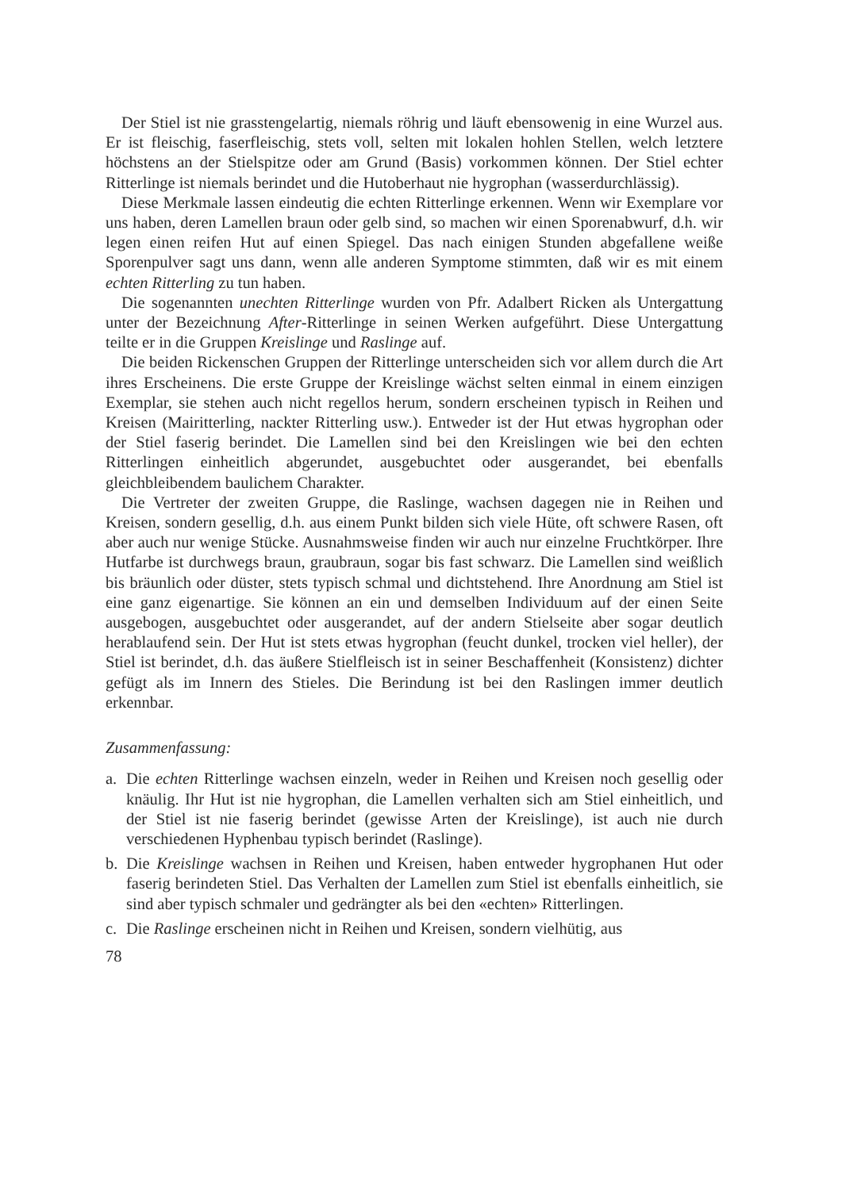Der Stiel ist nie grasstengelartig, niemals röhrig und läuft ebensowenig in eine Wurzel aus. Er ist fleischig, faserfleischig, stets voll, selten mit lokalen hohlen Stellen, welch letztere höchstens an der Stielspitze oder am Grund (Basis) vorkommen können. Der Stiel echter Ritterlinge ist niemals berindet und die Hutoberhaut nie hygrophan (wasserdurchlässig).
Diese Merkmale lassen eindeutig die echten Ritterlinge erkennen. Wenn wir Exemplare vor uns haben, deren Lamellen braun oder gelb sind, so machen wir einen Sporenabwurf, d.h. wir legen einen reifen Hut auf einen Spiegel. Das nach einigen Stunden abgefallene weiße Sporenpulver sagt uns dann, wenn alle anderen Symptome stimmten, daß wir es mit einem echten Ritterling zu tun haben.
Die sogenannten unechten Ritterlinge wurden von Pfr. Adalbert Ricken als Untergattung unter der Bezeichnung After-Ritterlinge in seinen Werken aufgeführt. Diese Untergattung teilte er in die Gruppen Kreislinge und Raslinge auf.
Die beiden Rickenschen Gruppen der Ritterlinge unterscheiden sich vor allem durch die Art ihres Erscheinens. Die erste Gruppe der Kreislinge wächst selten einmal in einem einzigen Exemplar, sie stehen auch nicht regellos herum, sondern erscheinen typisch in Reihen und Kreisen (Mairitterling, nackter Ritterling usw.). Entweder ist der Hut etwas hygrophan oder der Stiel faserig berindet. Die Lamellen sind bei den Kreislingen wie bei den echten Ritterlingen einheitlich abgerundet, ausgebuchtet oder ausgerandet, bei ebenfalls gleichbleibendem baulichem Charakter.
Die Vertreter der zweiten Gruppe, die Raslinge, wachsen dagegen nie in Reihen und Kreisen, sondern gesellig, d.h. aus einem Punkt bilden sich viele Hüte, oft schwere Rasen, oft aber auch nur wenige Stücke. Ausnahmsweise finden wir auch nur einzelne Fruchtkörper. Ihre Hutfarbe ist durchwegs braun, graubraun, sogar bis fast schwarz. Die Lamellen sind weißlich bis bräunlich oder düster, stets typisch schmal und dichtstehend. Ihre Anordnung am Stiel ist eine ganz eigenartige. Sie können an ein und demselben Individuum auf der einen Seite ausgebogen, ausgebuchtet oder ausgerandet, auf der andern Stielseite aber sogar deutlich herablaufend sein. Der Hut ist stets etwas hygrophan (feucht dunkel, trocken viel heller), der Stiel ist berindet, d.h. das äußere Stielfleisch ist in seiner Beschaffenheit (Konsistenz) dichter gefügt als im Innern des Stieles. Die Berindung ist bei den Raslingen immer deutlich erkennbar.
Zusammenfassung:
a. Die echten Ritterlinge wachsen einzeln, weder in Reihen und Kreisen noch gesellig oder knäulig. Ihr Hut ist nie hygrophan, die Lamellen verhalten sich am Stiel einheitlich, und der Stiel ist nie faserig berindet (gewisse Arten der Kreislinge), ist auch nie durch verschiedenen Hyphenbau typisch berindet (Raslinge).
b. Die Kreislinge wachsen in Reihen und Kreisen, haben entweder hygrophanen Hut oder faserig berindeten Stiel. Das Verhalten der Lamellen zum Stiel ist ebenfalls einheitlich, sie sind aber typisch schmaler und gedrängter als bei den «echten» Ritterlingen.
c. Die Raslinge erscheinen nicht in Reihen und Kreisen, sondern vielhütig, aus
78